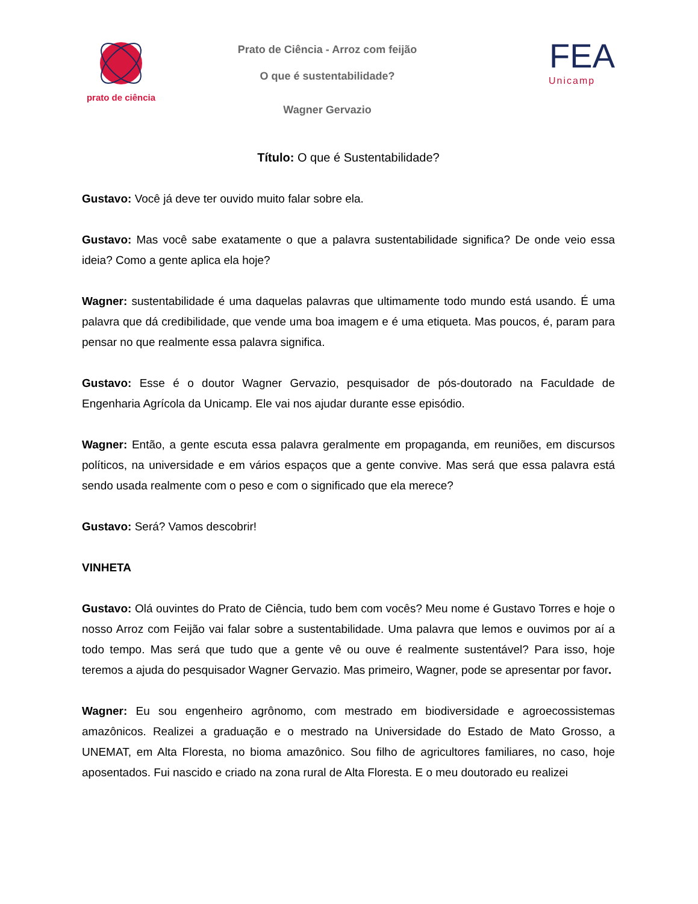prato de ciência
Prato de Ciência - Arroz com feijão
O que é sustentabilidade?
Wagner Gervazio
FEA
Unicamp
Título: O que é Sustentabilidade?
Gustavo: Você já deve ter ouvido muito falar sobre ela.
Gustavo: Mas você sabe exatamente o que a palavra sustentabilidade significa? De onde veio essa ideia? Como a gente aplica ela hoje?
Wagner: sustentabilidade é uma daquelas palavras que ultimamente todo mundo está usando. É uma palavra que dá credibilidade, que vende uma boa imagem e é uma etiqueta. Mas poucos, é, param para pensar no que realmente essa palavra significa.
Gustavo: Esse é o doutor Wagner Gervazio, pesquisador de pós-doutorado na Faculdade de Engenharia Agrícola da Unicamp. Ele vai nos ajudar durante esse episódio.
Wagner: Então, a gente escuta essa palavra geralmente em propaganda, em reuniões, em discursos políticos, na universidade e em vários espaços que a gente convive. Mas será que essa palavra está sendo usada realmente com o peso e com o significado que ela merece?
Gustavo: Será? Vamos descobrir!
VINHETA
Gustavo: Olá ouvintes do Prato de Ciência, tudo bem com vocês? Meu nome é Gustavo Torres e hoje o nosso Arroz com Feijão vai falar sobre a sustentabilidade. Uma palavra que lemos e ouvimos por aí a todo tempo. Mas será que tudo que a gente vê ou ouve é realmente sustentável? Para isso, hoje teremos a ajuda do pesquisador Wagner Gervazio. Mas primeiro, Wagner, pode se apresentar por favor.
Wagner: Eu sou engenheiro agrônomo, com mestrado em biodiversidade e agroecossistemas amazônicos. Realizei a graduação e o mestrado na Universidade do Estado de Mato Grosso, a UNEMAT, em Alta Floresta, no bioma amazônico. Sou filho de agricultores familiares, no caso, hoje aposentados. Fui nascido e criado na zona rural de Alta Floresta. E o meu doutorado eu realizei